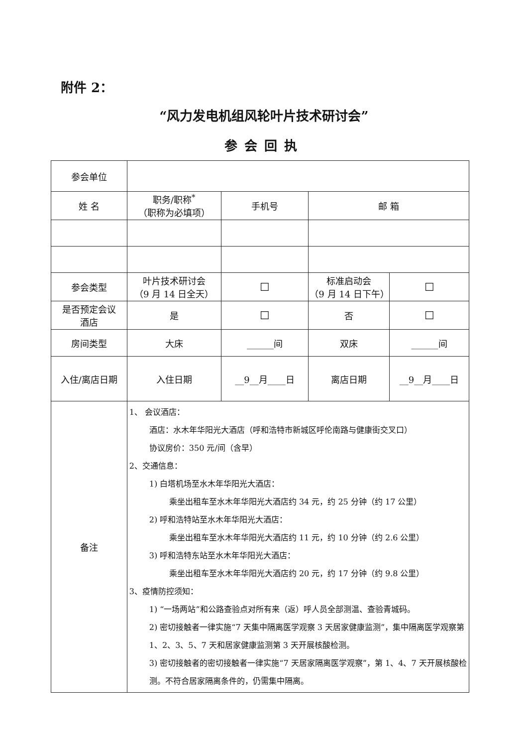附件 2：
“风力发电机组风轮叶片技术研讨会”
参会回执
| 参会单位 | | | | |
| 姓 名 | 职务/职称<sup>*</sup> （职称为必填项） | 手机号 | 邮 箱 | |
| 参会类型 | 叶片技术研讨会 （9 月 14 日全天） | ☐ | 标准启动会 （9 月 14 日下午） | ☐ |
| 是否预定会议 酒店 | 是 | ☐ | 否 | ☐ |
| 房间类型 | 大床 | ______间 | 双床 | ______间 |
| 入住/离店日期 | 入住日期 | __9__月____日 | 离店日期 | __9__月____日 |
| 备注 | 1、 会议酒店： 酒店：水木年华阳光大酒店（呼和浩特市新城区呼伦南路与健康街交叉口） 协议房价：350 元/间（含早） 2、交通信息： 1) 白塔机场至水木年华阳光大酒店： 乘坐出租车至水木年华阳光大酒店约 34 元，约 25 分钟（约 17 公里） 2) 呼和浩特站至水木年华阳光大酒店： 乘坐出租车至水木年华阳光大酒店约 11 元，约 10 分钟（约 2.6 公里） 3) 呼和浩特东站至水木年华阳光大酒店： 乘坐出租车至水木年华阳光大酒店约 20 元，约 17 分钟（约 9.8 公里） 3、疫情防控须知： 1) “一场两站”和公路查验点对所有来（返）呼人员全部测温、查验青城码。 2) 密切接触者一律实施“7 天集中隔离医学观察 3 天居家健康监测”，集中隔离医学观察第 1、2、3、5、7 天和居家健康监测第 3 天开展核酸检测。 3) 密切接触者的密切接触者一律实施“7 天居家隔离医学观察”，第 1、4、7 天开展核酸检测。不符合居家隔离条件的，仍需集中隔离。 | | | |